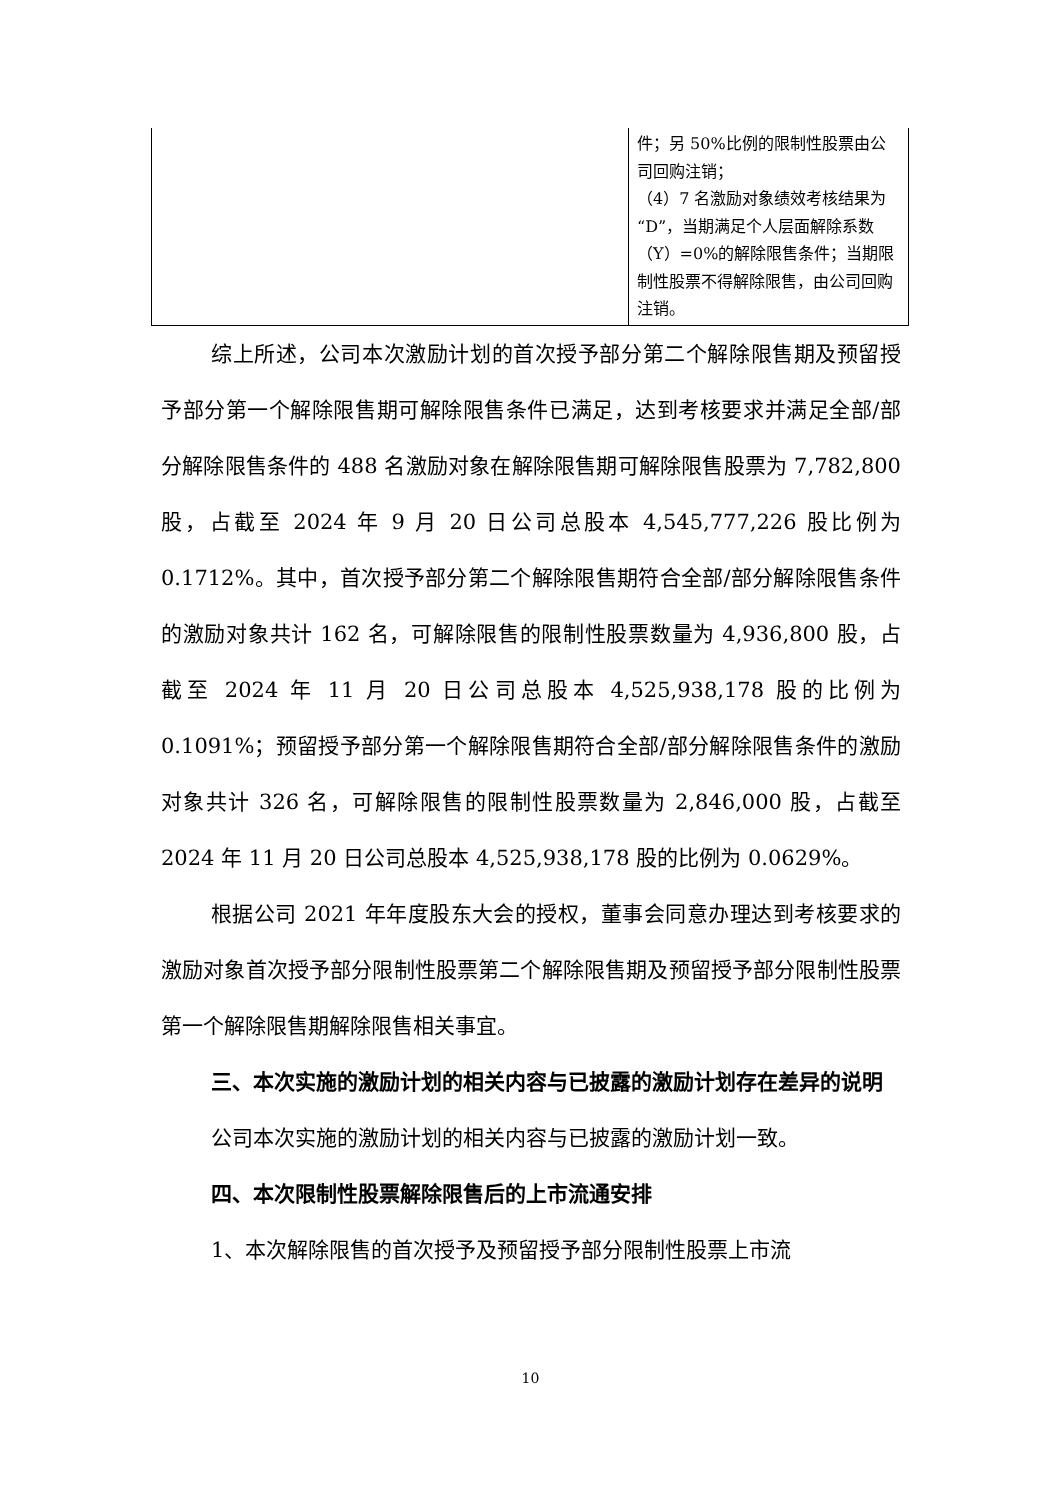| | 件；另 50%比例的限制性股票由公司回购注销； （4）7 名激励对象绩效考核结果为“D”，当期满足个人层面解除系数（Y）=0%的解除限售条件；当期限制性股票不得解除限售，由公司回购注销。 |
综上所述，公司本次激励计划的首次授予部分第二个解除限售期及预留授予部分第一个解除限售期可解除限售条件已满足，达到考核要求并满足全部/部分解除限售条件的 488 名激励对象在解除限售期可解除限售股票为 7,782,800 股，占截至 2024 年 9 月 20 日公司总股本 4,545,777,226 股比例为 0.1712%。其中，首次授予部分第二个解除限售期符合全部/部分解除限售条件的激励对象共计 162 名，可解除限售的限制性股票数量为 4,936,800 股，占截至 2024 年 11 月 20 日公司总股本 4,525,938,178 股的比例为 0.1091%；预留授予部分第一个解除限售期符合全部/部分解除限售条件的激励对象共计 326 名，可解除限售的限制性股票数量为 2,846,000 股，占截至 2024 年 11 月 20 日公司总股本 4,525,938,178 股的比例为 0.0629%。
根据公司 2021 年年度股东大会的授权，董事会同意办理达到考核要求的激励对象首次授予部分限制性股票第二个解除限售期及预留授予部分限制性股票第一个解除限售期解除限售相关事宜。
三、本次实施的激励计划的相关内容与已披露的激励计划存在差异的说明
公司本次实施的激励计划的相关内容与已披露的激励计划一致。
四、本次限制性股票解除限售后的上市流通安排
1、本次解除限售的首次授予及预留授予部分限制性股票上市流
10